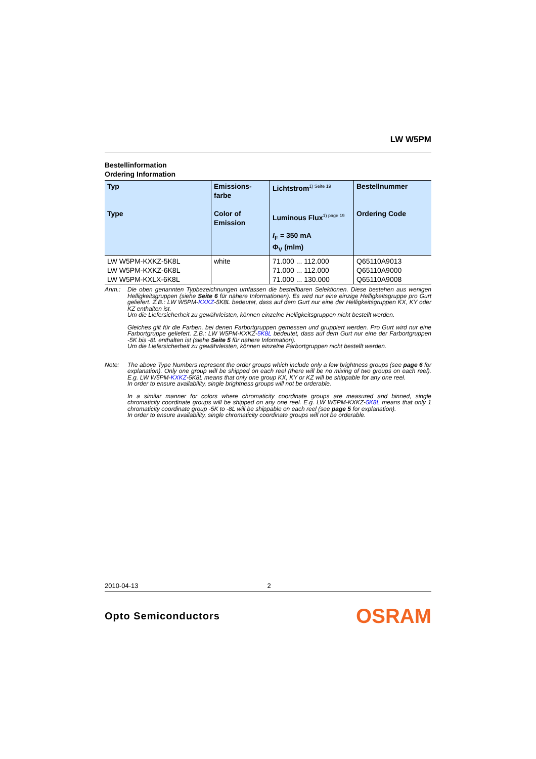LW W5PM
Bestellinformation
Ordering Information
| Typ Type | Emissions- farbe Color of Emission | Lichtstrom<sup>1) Seite 19</sup> Luminous Flux<sup>1) page 19</sup> I<sub>F</sub> = 350 mA Φ<sub>V</sub> (mlm) | Bestellnummer Ordering Code |
| --- | --- | --- | --- |
| LW W5PM-KXKZ-5K8L | white | 71.000 ... 112.000 | Q65110A9013 |
| LW W5PM-KXKZ-6K8L | | 71.000 ... 112.000 | Q65110A9000 |
| LW W5PM-KXLX-6K8L | | 71.000 ... 130.000 | Q65110A9008 |
Anm.: Die oben genannten Typbezeichnungen umfassen die bestellbaren Selektionen. Diese bestehen aus wenigen Helligkeitsgruppen (siehe Seite 6 für nähere Informationen). Es wird nur eine einzige Helligkeitsgruppe pro Gurt geliefert. Z.B.: LW W5PM-KXKZ-5K8L bedeutet, dass auf dem Gurt nur eine der Helligkeitsgruppen KX, KY oder KZ enthalten ist.
Um die Liefersicherheit zu gewährleisten, können einzelne Helligkeitsgruppen nicht bestellt werden.
Gleiches gilt für die Farben, bei denen Farbortgruppen gemessen und gruppiert werden. Pro Gurt wird nur eine Farbortgruppe geliefert. Z.B.: LW W5PM-KXKZ-5K8L bedeutet, dass auf dem Gurt nur eine der Farbortgruppen -5K bis -8L enthalten ist (siehe Seite 5 für nähere Information).
Um die Liefersicherheit zu gewährleisten, können einzelne Farbortgruppen nicht bestellt werden.
Note: The above Type Numbers represent the order groups which include only a few brightness groups (see page 6 for explanation). Only one group will be shipped on each reel (there will be no mixing of two groups on each reel). E.g. LW W5PM-KXKZ-5K8L means that only one group KX, KY or KZ will be shippable for any one reel.
In order to ensure availability, single brightness groups will not be orderable.
In a similar manner for colors where chromaticity coordinate groups are measured and binned, single chromaticity coordinate groups will be shipped on any one reel. E.g. LW W5PM-KXKZ-5K8L means that only 1 chromaticity coordinate group -5K to -8L will be shippable on each reel (see page 5 for explanation).
In order to ensure availability, single chromaticity coordinate groups will not be orderable.
2010-04-13 2
Opto Semiconductors OSRAM